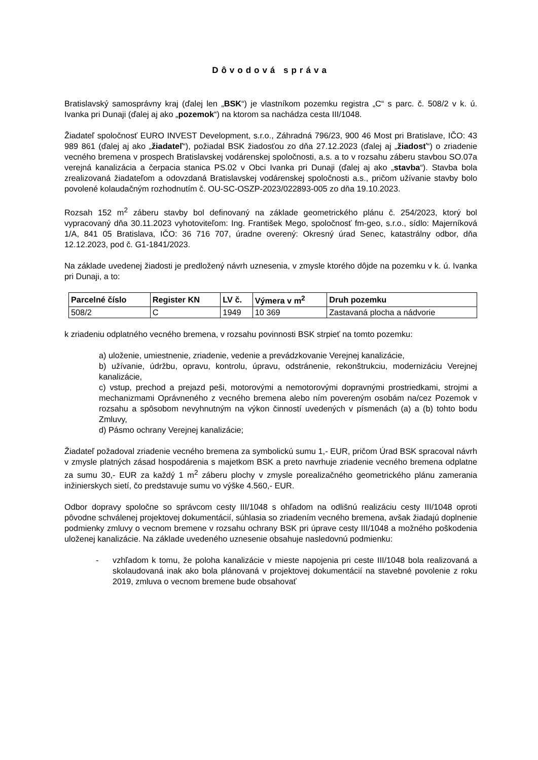Dôvodová správa
Bratislavský samosprávny kraj (ďalej len „BSK“) je vlastníkom pozemku registra „C“ s parc. č. 508/2 v k. ú. Ivanka pri Dunaji (ďalej aj ako „pozemok“) na ktorom sa nachádza cesta III/1048.
Žiadateľ spoločnosť EURO INVEST Development, s.r.o., Záhradná 796/23, 900 46 Most pri Bratislave, IČO: 43 989 861 (ďalej aj ako „žiadateľ“), požiadal BSK žiadosťou zo dňa 27.12.2023 (ďalej aj „žiadosť“) o zriadenie vecného bremena v prospech Bratislavskej vodárenskej spoločnosti, a.s. a to v rozsahu záberu stavbou SO.07a verejná kanalizácia a čerpacia stanica PS.02 v Obci Ivanka pri Dunaji (ďalej aj ako „stavba“). Stavba bola zrealizovaná žiadateľom a odovzdaná Bratislavskej vodárenskej spoločnosti a.s., pričom užívanie stavby bolo povolené kolaudačným rozhodnutím č. OU-SC-OSZP-2023/022893-005 zo dňa 19.10.2023.
Rozsah 152 m<sup>2</sup> záberu stavby bol definovaný na základe geometrického plánu č. 254/2023, ktorý bol vypracovaný dňa 30.11.2023 vyhotoviteľom: Ing. František Mego, spoločnosť fm-geo, s.r.o., sídlo: Majerníková 1/A, 841 05 Bratislava, IČO: 36 716 707, úradne overený: Okresný úrad Senec, katastrálny odbor, dňa 12.12.2023, pod č. G1-1841/2023.
Na základe uvedenej žiadosti je predložený návrh uznesenia, v zmysle ktorého dôjde na pozemku v k. ú. Ivanka pri Dunaji, a to:
| Parcelné číslo | Register KN | LV č. | Výmera v m<sup>2</sup> | Druh pozemku |
| --- | --- | --- | --- | --- |
| 508/2 | C | 1949 | 10 369 | Zastavaná plocha a nádvorie |
k zriadeniu odplatného vecného bremena, v rozsahu povinnosti BSK strpieť na tomto pozemku:
a) uloženie, umiestnenie, zriadenie, vedenie a prevádzkovanie Verejnej kanalizácie,
b) užívanie, údržbu, opravu, kontrolu, úpravu, odstránenie, rekonštrukciu, modernizáciu Verejnej kanalizácie,
c) vstup, prechod a prejazd peši, motorovými a nemotorovými dopravnými prostriedkami, strojmi a mechanizmami Oprávneného z vecného bremena alebo ním povereným osobám na/cez Pozemok v rozsahu a spôsobom nevyhnutným na výkon činností uvedených v písmenách (a) a (b) tohto bodu Zmluvy,
d) Pásmo ochrany Verejnej kanalizácie;
Žiadateľ požadoval zriadenie vecného bremena za symbolickú sumu 1,- EUR, pričom Úrad BSK spracoval návrh v zmysle platných zásad hospodárenia s majetkom BSK a preto navrhuje zriadenie vecného bremena odplatne za sumu 30,- EUR za každý 1 m<sup>2</sup> záberu plochy v zmysle porealizačného geometrického plánu zamerania inžinierskych sietí, čo predstavuje sumu vo výške 4.560,- EUR.
Odbor dopravy spoločne so správcom cesty III/1048 s ohľadom na odlišnú realizáciu cesty III/1048 oproti pôvodne schválenej projektovej dokumentácií, súhlasia so zriadením vecného bremena, avšak žiadajú doplnenie podmienky zmluvy o vecnom bremene v rozsahu ochrany BSK pri úprave cesty III/1048 a možného poškodenia uloženej kanalizácie. Na základe uvedeného uznesenie obsahuje nasledovnú podmienku:
- vzhľadom k tomu, že poloha kanalizácie v mieste napojenia pri ceste III/1048 bola realizovaná a skolaudovaná inak ako bola plánovaná v projektovej dokumentácií na stavebné povolenie z roku 2019, zmluva o vecnom bremene bude obsahovať